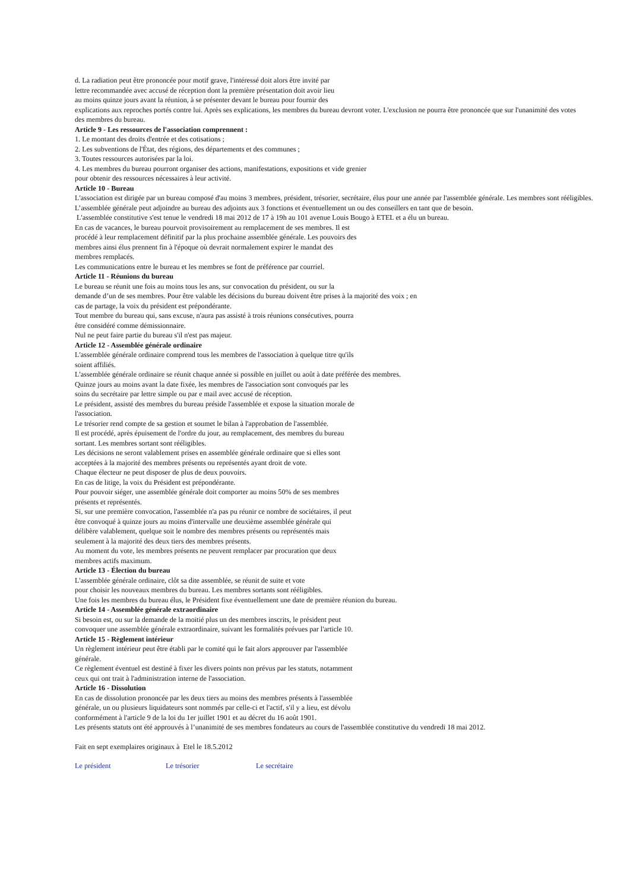d. La radiation peut être prononcée pour motif grave, l'intéressé doit alors être invité par
lettre recommandée avec accusé de réception dont la première présentation doit avoir lieu
au moins quinze jours avant la réunion, à se présenter devant le bureau pour fournir des
explications aux reproches portés contre lui. Après ses explications, les membres du bureau devront voter. L'exclusion ne pourra être prononcée que sur l'unanimité des votes
des membres du bureau.
Article 9 - Les ressources de l'association comprennent :
1. Le montant des droits d'entrée et des cotisations ;
2. Les subventions de l'État, des régions, des départements et des communes ;
3. Toutes ressources autorisées par la loi.
4. Les membres du bureau pourront organiser des actions, manifestations, expositions et vide grenier
pour obtenir des ressources nécessaires à leur activité.
Article 10 - Bureau
L'association est dirigée par un bureau composé d'au moins 3 membres, président, trésorier, secrétaire, élus pour une année par l'assemblée générale. Les membres sont rééligibles. L’assemblée générale peut adjoindre au bureau des adjoints aux 3 fonctions et éventuellement un ou des conseillers en tant que de besoin.
L'assemblée constitutive s'est tenue le vendredi 18 mai 2012 de 17 à 19h au 101 avenue Louis Bougo à ETEL et a élu un bureau.
En cas de vacances, le bureau pourvoit provisoirement au remplacement de ses membres. Il est
procédé à leur remplacement définitif par la plus prochaine assemblée générale. Les pouvoirs des
membres ainsi élus prennent fin à l'époque où devrait normalement expirer le mandat des
membres remplacés.
Les communications entre le bureau et les membres se font de préférence par courriel.
Article 11 - Réunions du bureau
Le bureau se réunit une fois au moins tous les ans, sur convocation du président, ou sur la
demande d’un de ses membres. Pour être valable les décisions du bureau doivent être prises à la majorité des voix ; en
cas de partage, la voix du président est prépondérante.
Tout membre du bureau qui, sans excuse, n'aura pas assisté à trois réunions consécutives, pourra
être considéré comme démissionnaire.
Nul ne peut faire partie du bureau s'il n'est pas majeur.
Article 12 - Assemblée générale ordinaire
L'assemblée générale ordinaire comprend tous les membres de l'association à quelque titre qu'ils
soient affiliés.
L'assemblée générale ordinaire se réunit chaque année si possible en juillet ou août à date préférée des membres.
Quinze jours au moins avant la date fixée, les membres de l'association sont convoqués par les
soins du secrétaire par lettre simple ou par e mail avec accusé de réception.
Le président, assisté des membres du bureau préside l'assemblée et expose la situation morale de
l'association.
Le trésorier rend compte de sa gestion et soumet le bilan à l'approbation de l'assemblée.
Il est procédé, après épuisement de l'ordre du jour, au remplacement, des membres du bureau
sortant. Les membres sortant sont rééligibles.
Les décisions ne seront valablement prises en assemblée générale ordinaire que si elles sont
acceptées à la majorité des membres présents ou représentés ayant droit de vote.
Chaque électeur ne peut disposer de plus de deux pouvoirs.
En cas de litige, la voix du Président est prépondérante.
Pour pouvoir siéger, une assemblée générale doit comporter au moins 50% de ses membres
présents et représentés.
Si, sur une première convocation, l'assemblée n'a pas pu réunir ce nombre de sociétaires, il peut
être convoqué à quinze jours au moins d'intervalle une deuxième assemblée générale qui
délibère valablement, quelque soit le nombre des membres présents ou représentés mais
seulement à la majorité des deux tiers des membres présents.
Au moment du vote, les membres présents ne peuvent remplacer par procuration que deux
membres actifs maximum.
Article 13 - Élection du bureau
L'assemblée générale ordinaire, clôt sa dite assemblée, se réunit de suite et vote
pour choisir les nouveaux membres du bureau. Les membres sortants sont rééligibles.
Une fois les membres du bureau élus, le Président fixe éventuellement une date de première réunion du bureau.
Article 14 - Assemblée générale extraordinaire
Si besoin est, ou sur la demande de la moitié plus un des membres inscrits, le président peut
convoquer une assemblée générale extraordinaire, suivant les formalités prévues par l'article 10.
Article 15 - Règlement intérieur
Un règlement intérieur peut être établi par le comité qui le fait alors approuver par l'assemblée
générale.
Ce règlement éventuel est destiné à fixer les divers points non prévus par les statuts, notamment
ceux qui ont trait à l'administration interne de l'association.
Article 16 - Dissolution
En cas de dissolution prononcée par les deux tiers au moins des membres présents à l'assemblée
générale, un ou plusieurs liquidateurs sont nommés par celle-ci et l'actif, s'il y a lieu, est dévolu
conformément à l'article 9 de la loi du 1er juillet 1901 et au décret du 16 août 1901.
Les présents statuts ont été approuvés à l’unanimité de ses membres fondateurs au cours de l'assemblée constitutive du vendredi 18 mai 2012.
Fait en sept exemplaires originaux à Etel le 18.5.2012
Le président Le trésorier Le secrétaire